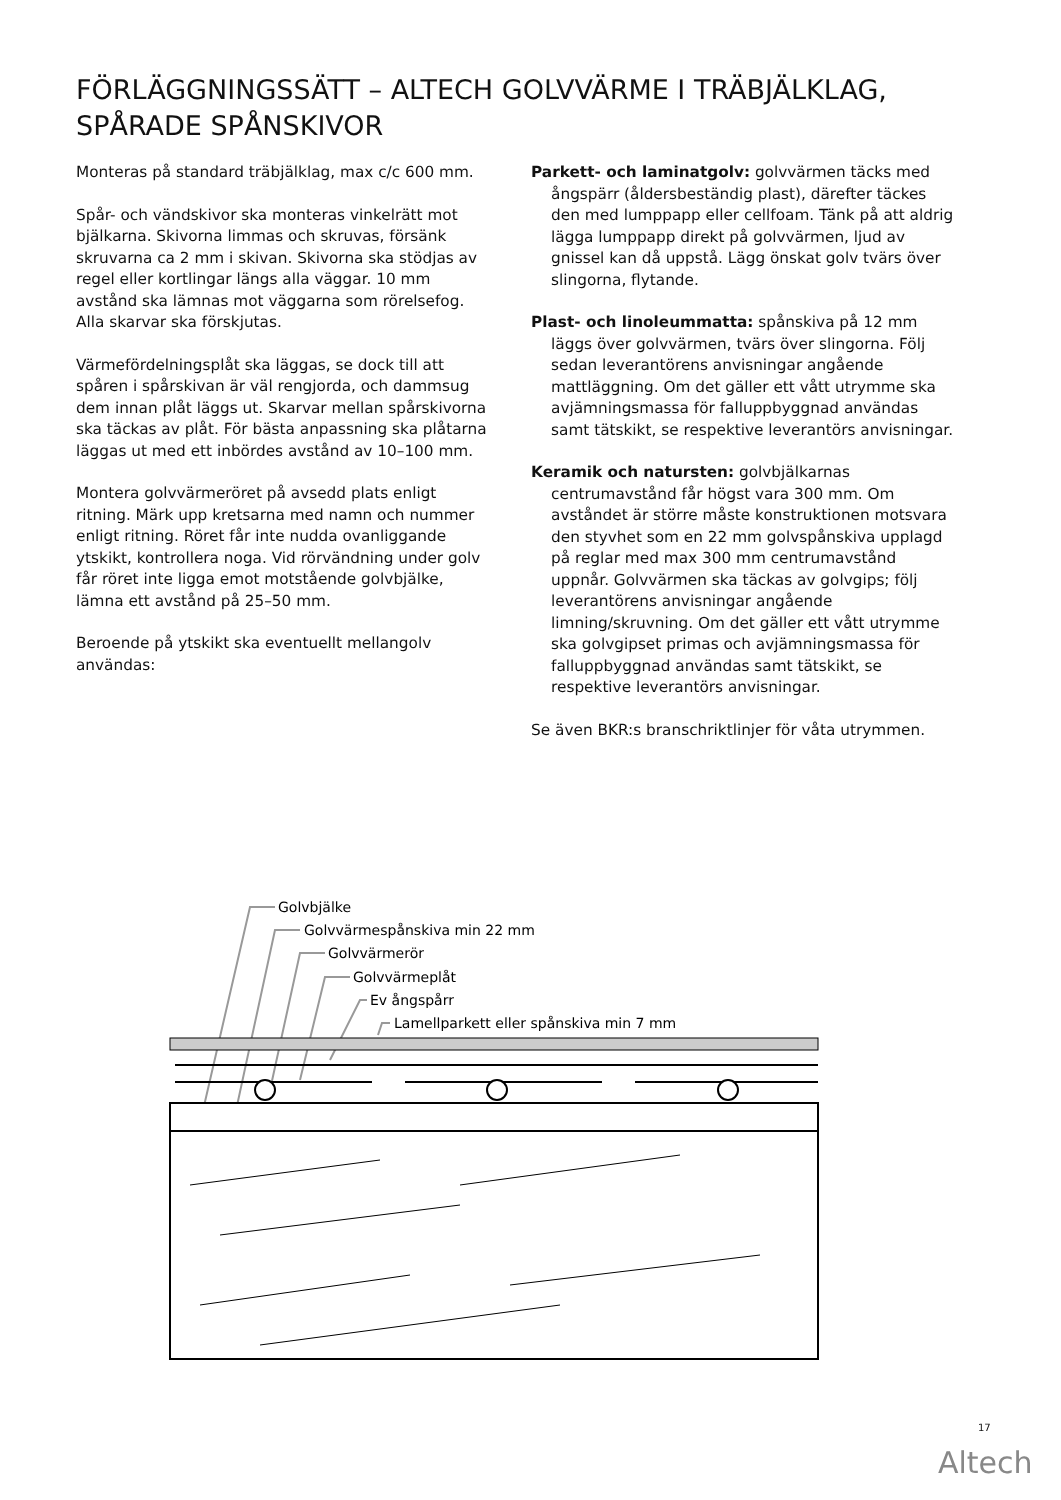FÖRLÄGGNINGSSÄTT – ALTECH GOLVVÄRME I TRÄBJÄLKLAG, SPÅRADE SPÅNSKIVOR
Monteras på standard träbjälklag, max c/c 600 mm.
Spår- och vändskivor ska monteras vinkelrätt mot bjälkarna. Skivorna limmas och skruvas, försänk skruvarna ca 2 mm i skivan. Skivorna ska stödjas av regel eller kortlingar längs alla väggar. 10 mm avstånd ska lämnas mot väggarna som rörelsefog. Alla skarvar ska förskjutas.
Värmefördelningsplåt ska läggas, se dock till att spåren i spårskivan är väl rengjorda, och dammsug dem innan plåt läggs ut. Skarvar mellan spårskivorna ska täckas av plåt. För bästa anpassning ska plåtarna läggas ut med ett inbördes avstånd av 10–100 mm.
Montera golvvärmeröret på avsedd plats enligt ritning. Märk upp kretsarna med namn och nummer enligt ritning. Röret får inte nudda ovanliggande ytskikt, kontrollera noga. Vid rörvändning under golv får röret inte ligga emot motstående golvbjälke, lämna ett avstånd på 25–50 mm.
Beroende på ytskikt ska eventuellt mellangolv användas:
Parkett- och laminatgolv: golvvärmen täcks med ångspärr (åldersbeständig plast), därefter täckes den med lumppapp eller cellfoam. Tänk på att aldrig lägga lumppapp direkt på golvvärmen, ljud av gnissel kan då uppstå. Lägg önskat golv tvärs över slingorna, flytande.
Plast- och linoleummatta: spånskiva på 12 mm läggs över golvvärmen, tvärs över slingorna. Följ sedan leverantörens anvisningar angående mattläggning. Om det gäller ett vått utrymme ska avjämningsmassa för falluppbyggnad användas samt tätskikt, se respektive leverantörs anvisningar.
Keramik och natursten: golvbjälkarnas centrumavstånd får högst vara 300 mm. Om avståndet är större måste konstruktionen motsvara den styvhet som en 22 mm golvspånskiva upplagd på reglar med max 300 mm centrumavstånd uppnår. Golvvärmen ska täckas av golvgips; följ leverantörens anvisningar angående limning/skruvning. Om det gäller ett vått utrymme ska golvgipset primas och avjämningsmassa för falluppbyggnad användas samt tätskikt, se respektive leverantörs anvisningar.
Se även BKR:s branschriktlinjer för våta utrymmen.
Golvbjälke
Golvvärmespånskiva min 22 mm
Golvvärmerör
Golvvärmeplåt
Ev ångspårr
Lamellparkett eller spånskiva min 7 mm
17
Altech